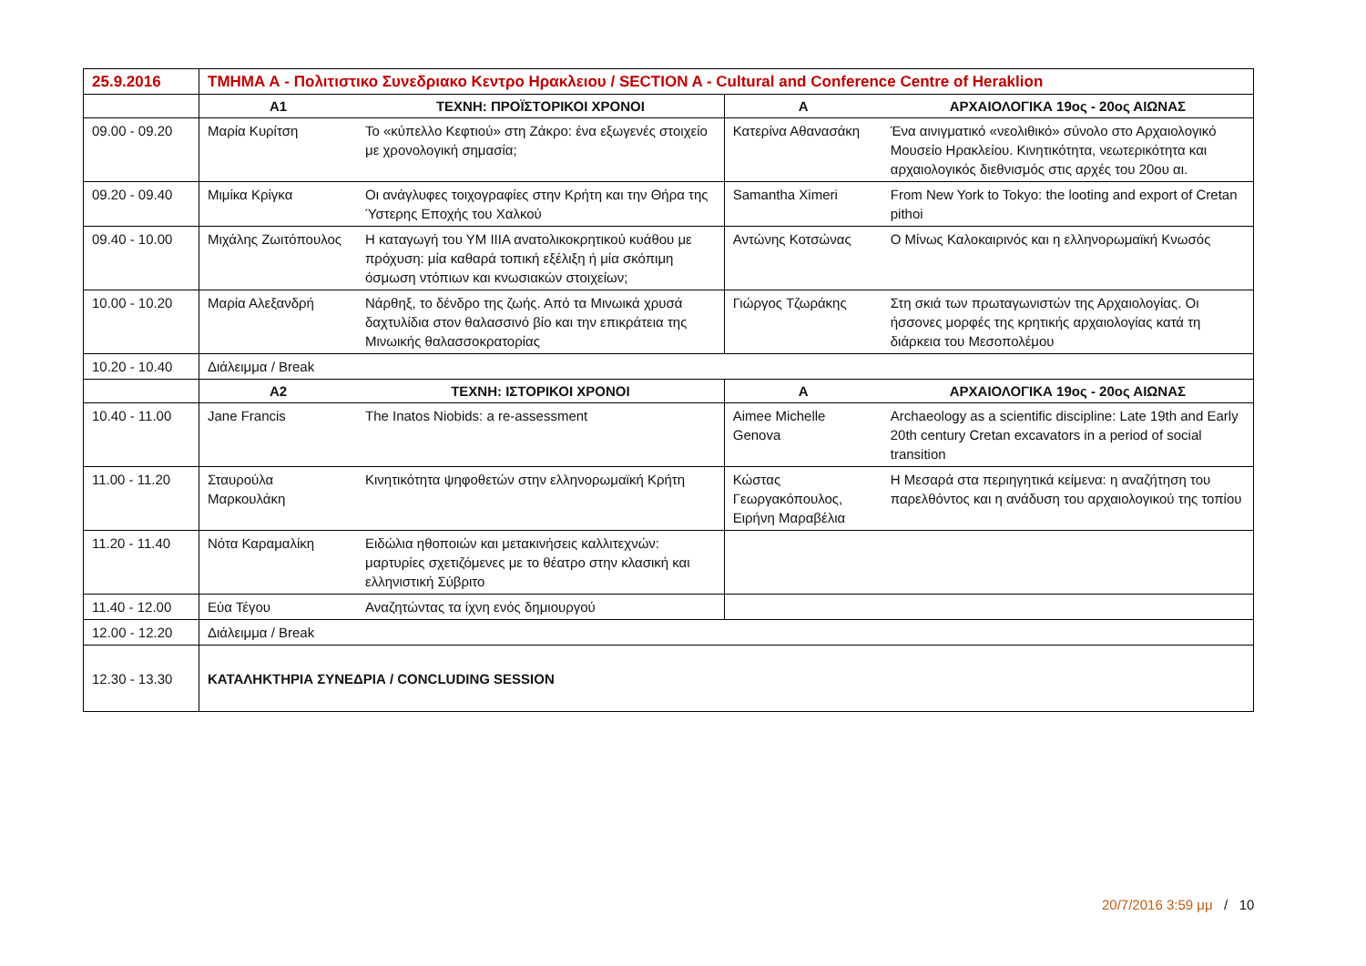| 25.9.2016 | ΤΜΗΜΑ Α - Πολιτιστικο Συνεδριακο Κεντρο Ηρακλειου / SECTION A - Cultural and Conference Centre of Heraklion | | | |
| | Α1 | ΤΕΧΝΗ: ΠΡΟΪΣΤΟΡΙΚΟΙ ΧΡΟΝΟΙ | Α | ΑΡΧΑΙΟΛΟΓΙΚΑ 19ος - 20ος ΑΙΩΝΑΣ |
| 09.00 - 09.20 | Μαρία Κυρίτση | Το «κύπελλο Κεφτιού» στη Ζάκρο: ένα εξωγενές στοιχείο με χρονολογική σημασία; | Κατερίνα Αθανασάκη | Ένα αινιγματικό «νεολιθικό» σύνολο στο Αρχαιολογικό Μουσείο Ηρακλείου. Κινητικότητα, νεωτερικότητα και αρχαιολογικός διεθνισμός στις αρχές του 20ου αι. |
| 09.20 - 09.40 | Μιμίκα Κρίγκα | Οι ανάγλυφες τοιχογραφίες στην Κρήτη και την Θήρα της Ύστερης Εποχής του Χαλκού | Samantha Ximeri | From New York to Tokyo: the looting and export of Cretan pithoi |
| 09.40 - 10.00 | Μιχάλης Ζωιτόπουλος | Η καταγωγή του ΥΜ ΙΙΙΑ ανατολικοκρητικού κυάθου με πρόχυση: μία καθαρά τοπική εξέλιξη ή μία σκόπιμη όσμωση ντόπιων και κνωσιακών στοιχείων; | Αντώνης Κοτσώνας | Ο Μίνως Καλοκαιρινός και η ελληνορωμαϊκή Κνωσός |
| 10.00 - 10.20 | Μαρία Αλεξανδρή | Νάρθηξ, το δένδρο της ζωής. Από τα Μινωικά χρυσά δαχτυλίδια στον θαλασσινό βίο και την επικράτεια της Μινωικής θαλασσοκρατορίας | Γιώργος Τζωράκης | Στη σκιά των πρωταγωνιστών της Αρχαιολογίας. Οι ήσσονες μορφές της κρητικής αρχαιολογίας κατά τη διάρκεια του Μεσοπολέμου |
| 10.20 - 10.40 | Διάλειμμα / Break | | | |
| | Α2 | ΤΕΧΝΗ: ΙΣΤΟΡΙΚΟΙ ΧΡΟΝΟΙ | Α | ΑΡΧΑΙΟΛΟΓΙΚΑ 19ος - 20ος ΑΙΩΝΑΣ |
| 10.40 - 11.00 | Jane Francis | The Inatos Niobids: a re-assessment | Aimee Michelle Genova | Archaeology as a scientific discipline: Late 19th and Early 20th century Cretan excavators in a period of social transition |
| 11.00 - 11.20 | Σταυρούλα Μαρκουλάκη | Κινητικότητα ψηφοθετών στην ελληνορωμαϊκή Κρήτη | Κώστας Γεωργακόπουλος, Ειρήνη Μαραβέλια | Η Μεσαρά στα περιηγητικά κείμενα: η αναζήτηση του παρελθόντος και η ανάδυση του αρχαιολογικού της τοπίου |
| 11.20 - 11.40 | Νότα Καραμαλίκη | Ειδώλια ηθοποιών και μετακινήσεις καλλιτεχνών: μαρτυρίες σχετιζόμενες με το θέατρο στην κλασική και ελληνιστική Σύβριτο | | |
| 11.40 - 12.00 | Εύα Τέγου | Αναζητώντας τα ίχνη ενός δημιουργού | | |
| 12.00 - 12.20 | Διάλειμμα / Break | | | |
| 12.30 - 13.30 | ΚΑΤΑΛΗΚΤΗΡΙΑ ΣΥΝΕΔΡΙΑ / CONCLUDING SESSION | | | |
20/7/2016 3:59 μμ / 10